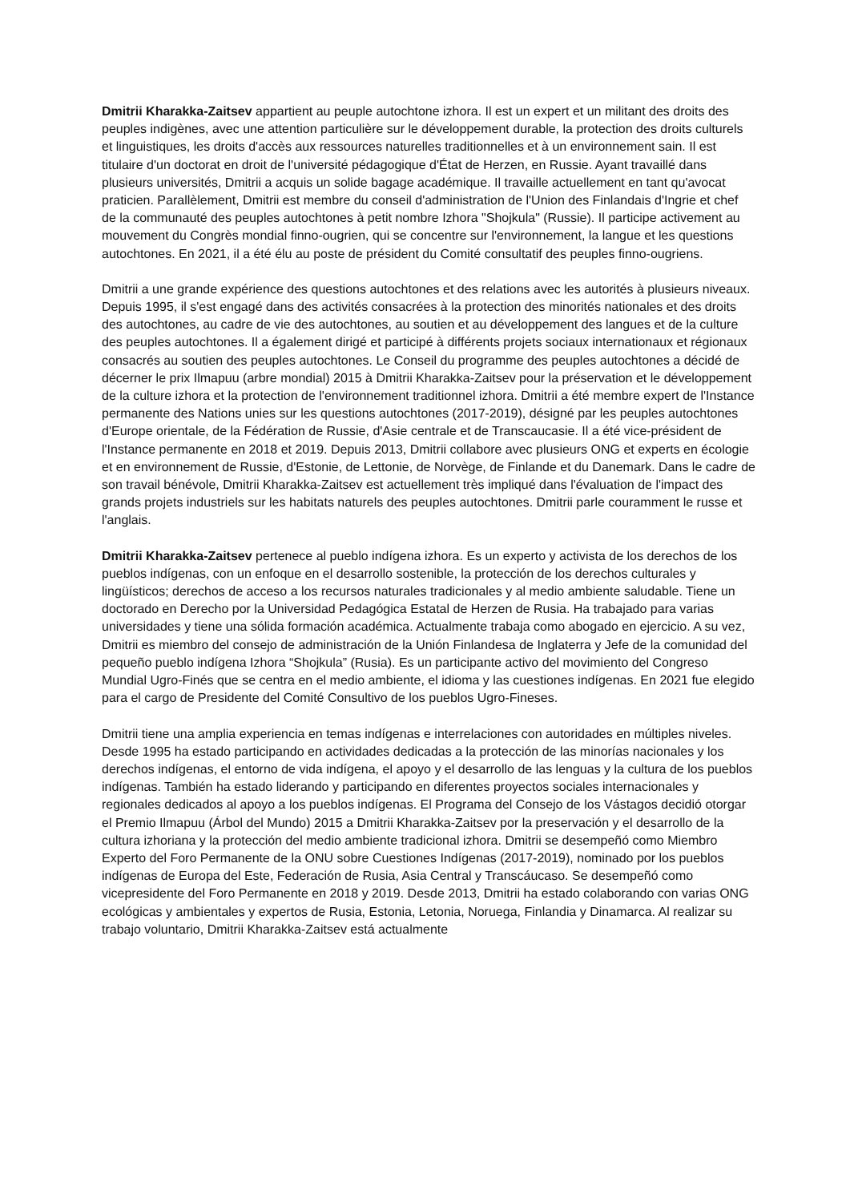Dmitrii Kharakka-Zaitsev appartient au peuple autochtone izhora. Il est un expert et un militant des droits des peuples indigènes, avec une attention particulière sur le développement durable, la protection des droits culturels et linguistiques, les droits d'accès aux ressources naturelles traditionnelles et à un environnement sain. Il est titulaire d'un doctorat en droit de l'université pédagogique d'État de Herzen, en Russie. Ayant travaillé dans plusieurs universités, Dmitrii a acquis un solide bagage académique. Il travaille actuellement en tant qu'avocat praticien. Parallèlement, Dmitrii est membre du conseil d'administration de l'Union des Finlandais d'Ingrie et chef de la communauté des peuples autochtones à petit nombre Izhora "Shojkula" (Russie). Il participe activement au mouvement du Congrès mondial finno-ougrien, qui se concentre sur l'environnement, la langue et les questions autochtones. En 2021, il a été élu au poste de président du Comité consultatif des peuples finno-ougriens.
Dmitrii a une grande expérience des questions autochtones et des relations avec les autorités à plusieurs niveaux. Depuis 1995, il s'est engagé dans des activités consacrées à la protection des minorités nationales et des droits des autochtones, au cadre de vie des autochtones, au soutien et au développement des langues et de la culture des peuples autochtones. Il a également dirigé et participé à différents projets sociaux internationaux et régionaux consacrés au soutien des peuples autochtones. Le Conseil du programme des peuples autochtones a décidé de décerner le prix Ilmapuu (arbre mondial) 2015 à Dmitrii Kharakka-Zaitsev pour la préservation et le développement de la culture izhora et la protection de l'environnement traditionnel izhora. Dmitrii a été membre expert de l'Instance permanente des Nations unies sur les questions autochtones (2017-2019), désigné par les peuples autochtones d'Europe orientale, de la Fédération de Russie, d'Asie centrale et de Transcaucasie. Il a été vice-président de l'Instance permanente en 2018 et 2019. Depuis 2013, Dmitrii collabore avec plusieurs ONG et experts en écologie et en environnement de Russie, d'Estonie, de Lettonie, de Norvège, de Finlande et du Danemark. Dans le cadre de son travail bénévole, Dmitrii Kharakka-Zaitsev est actuellement très impliqué dans l'évaluation de l'impact des grands projets industriels sur les habitats naturels des peuples autochtones. Dmitrii parle couramment le russe et l'anglais.
Dmitrii Kharakka-Zaitsev pertenece al pueblo indígena izhora. Es un experto y activista de los derechos de los pueblos indígenas, con un enfoque en el desarrollo sostenible, la protección de los derechos culturales y lingüísticos; derechos de acceso a los recursos naturales tradicionales y al medio ambiente saludable. Tiene un doctorado en Derecho por la Universidad Pedagógica Estatal de Herzen de Rusia. Ha trabajado para varias universidades y tiene una sólida formación académica. Actualmente trabaja como abogado en ejercicio. A su vez, Dmitrii es miembro del consejo de administración de la Unión Finlandesa de Inglaterra y Jefe de la comunidad del pequeño pueblo indígena Izhora “Shojkula” (Rusia). Es un participante activo del movimiento del Congreso Mundial Ugro-Finés que se centra en el medio ambiente, el idioma y las cuestiones indígenas. En 2021 fue elegido para el cargo de Presidente del Comité Consultivo de los pueblos Ugro-Fineses.
Dmitrii tiene una amplia experiencia en temas indígenas e interrelaciones con autoridades en múltiples niveles. Desde 1995 ha estado participando en actividades dedicadas a la protección de las minorías nacionales y los derechos indígenas, el entorno de vida indígena, el apoyo y el desarrollo de las lenguas y la cultura de los pueblos indígenas. También ha estado liderando y participando en diferentes proyectos sociales internacionales y regionales dedicados al apoyo a los pueblos indígenas. El Programa del Consejo de los Vástagos decidió otorgar el Premio Ilmapuu (Árbol del Mundo) 2015 a Dmitrii Kharakka-Zaitsev por la preservación y el desarrollo de la cultura izhoriana y la protección del medio ambiente tradicional izhora. Dmitrii se desempeñó como Miembro Experto del Foro Permanente de la ONU sobre Cuestiones Indígenas (2017-2019), nominado por los pueblos indígenas de Europa del Este, Federación de Rusia, Asia Central y Transcáucaso. Se desempeñó como vicepresidente del Foro Permanente en 2018 y 2019. Desde 2013, Dmitrii ha estado colaborando con varias ONG ecológicas y ambientales y expertos de Rusia, Estonia, Letonia, Noruega, Finlandia y Dinamarca. Al realizar su trabajo voluntario, Dmitrii Kharakka-Zaitsev está actualmente